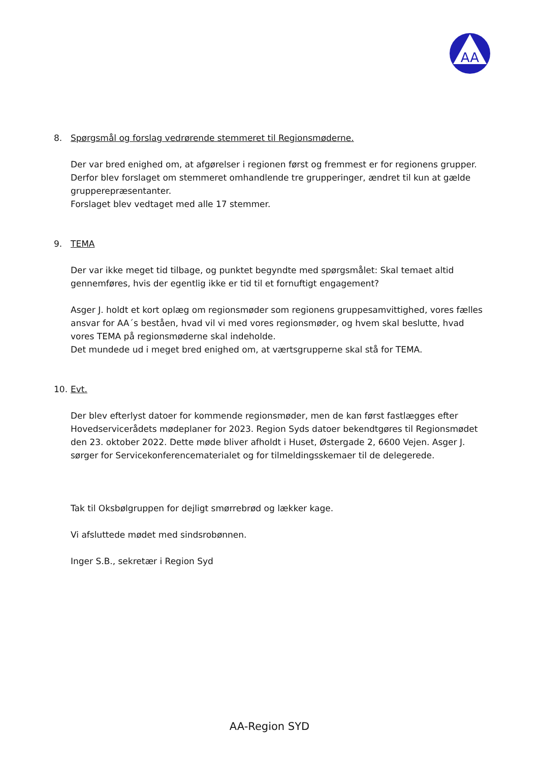AA
8. Spørgsmål og forslag vedrørende stemmeret til Regionsmøderne.
Der var bred enighed om, at afgørelser i regionen først og fremmest er for regionens grupper. Derfor blev forslaget om stemmeret omhandlende tre grupperinger, ændret til kun at gælde grupperepræsentanter.
Forslaget blev vedtaget med alle 17 stemmer.
9. TEMA
Der var ikke meget tid tilbage, og punktet begyndte med spørgsmålet: Skal temaet altid gennemføres, hvis der egentlig ikke er tid til et fornuftigt engagement?
Asger J. holdt et kort oplæg om regionsmøder som regionens gruppesamvittighed, vores fælles ansvar for AA´s beståen, hvad vil vi med vores regionsmøder, og hvem skal beslutte, hvad vores TEMA på regionsmøderne skal indeholde.
Det mundede ud i meget bred enighed om, at værtsgrupperne skal stå for TEMA.
10. Evt.
Der blev efterlyst datoer for kommende regionsmøder, men de kan først fastlægges efter Hovedservicerådets mødeplaner for 2023. Region Syds datoer bekendtgøres til Regionsmødet den 23. oktober 2022. Dette møde bliver afholdt i Huset, Østergade 2, 6600 Vejen. Asger J. sørger for Servicekonferencematerialet og for tilmeldingsskemaer til de delegerede.
Tak til Oksbølgruppen for dejligt smørrebrød og lækker kage.
Vi afsluttede mødet med sindsrobønnen.
Inger S.B., sekretær i Region Syd
AA-Region SYD